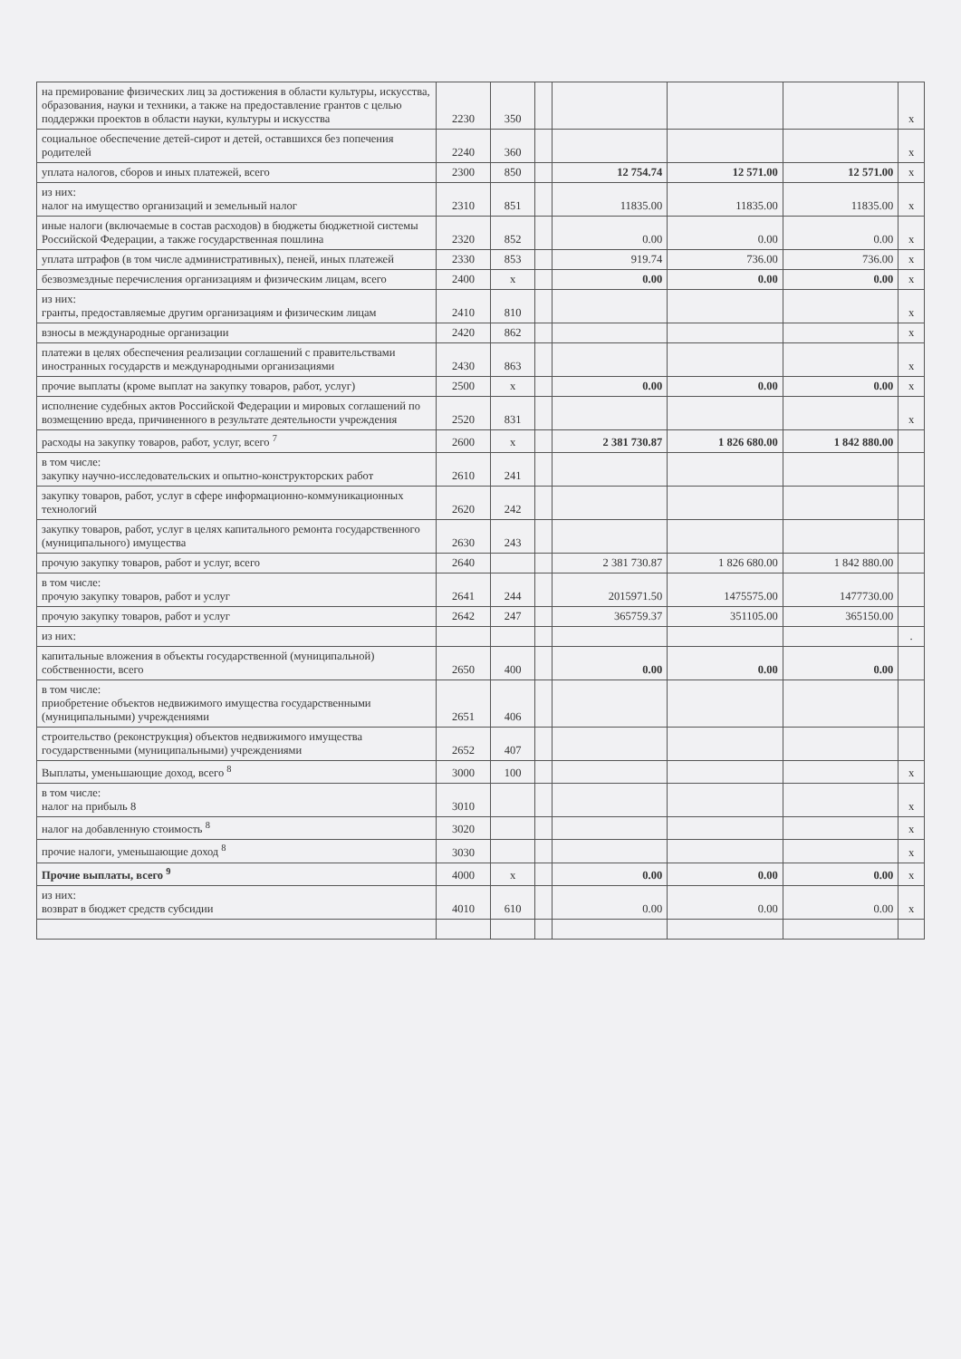| на премирование физических лиц за достижения в области культуры, искусства, образования, науки и техники, а также на предоставление грантов с целью поддержки проектов в области науки, культуры и искусства | 2230 | 350 | | | | | x |
| социальное обеспечение детей-сирот и детей, оставшихся без попечения родителей | 2240 | 360 | | | | | x |
| уплата налогов, сборов и иных платежей, всего | 2300 | 850 | | 12 754.74 | 12 571.00 | 12 571.00 | x |
| из них: налог на имущество организаций и земельный налог | 2310 | 851 | | 11835.00 | 11835.00 | 11835.00 | x |
| иные налоги (включаемые в состав расходов) в бюджеты бюджетной системы Российской Федерации, а также государственная пошлина | 2320 | 852 | | 0.00 | 0.00 | 0.00 | x |
| уплата штрафов (в том числе административных), пеней, иных платежей | 2330 | 853 | | 919.74 | 736.00 | 736.00 | x |
| безвозмездные перечисления организациям и физическим лицам, всего | 2400 | x | | 0.00 | 0.00 | 0.00 | x |
| из них: гранты, предоставляемые другим организациям и физическим лицам | 2410 | 810 | | | | | x |
| взносы в международные организации | 2420 | 862 | | | | | x |
| платежи в целях обеспечения реализации соглашений с правительствами иностранных государств и международными организациями | 2430 | 863 | | | | | x |
| прочие выплаты (кроме выплат на закупку товаров, работ, услуг) | 2500 | x | | 0.00 | 0.00 | 0.00 | x |
| исполнение судебных актов Российской Федерации и мировых соглашений по возмещению вреда, причиненного в результате деятельности учреждения | 2520 | 831 | | | | | x |
| расходы на закупку товаров, работ, услуг, всего <sup>7</sup> | 2600 | x | | 2 381 730.87 | 1 826 680.00 | 1 842 880.00 | |
| в том числе: закупку научно-исследовательских и опытно-конструкторских работ | 2610 | 241 | | | | | |
| закупку товаров, работ, услуг в сфере информационно-коммуникационных технологий | 2620 | 242 | | | | | |
| закупку товаров, работ, услуг в целях капитального ремонта государственного (муниципального) имущества | 2630 | 243 | | | | | |
| прочую закупку товаров, работ и услуг, всего | 2640 | | | 2 381 730.87 | 1 826 680.00 | 1 842 880.00 | |
| в том числе: прочую закупку товаров, работ и услуг | 2641 | 244 | | 2015971.50 | 1475575.00 | 1477730.00 | |
| прочую закупку товаров, работ и услуг | 2642 | 247 | | 365759.37 | 351105.00 | 365150.00 | |
| из них: | | | | | | | . |
| капитальные вложения в объекты государственной (муниципальной) собственности, всего | 2650 | 400 | | 0.00 | 0.00 | 0.00 | |
| в том числе: приобретение объектов недвижимого имущества государственными (муниципальными) учреждениями | 2651 | 406 | | | | | |
| строительство (реконструкция) объектов недвижимого имущества государственными (муниципальными) учреждениями | 2652 | 407 | | | | | |
| Выплаты, уменьшающие доход, всего <sup>8</sup> | 3000 | 100 | | | | | x |
| в том числе: налог на прибыль 8 | 3010 | | | | | | x |
| налог на добавленную стоимость <sup>8</sup> | 3020 | | | | | | x |
| прочие налоги, уменьшающие доход <sup>8</sup> | 3030 | | | | | | x |
| Прочие выплаты, всего <sup>9</sup> | 4000 | x | | 0.00 | 0.00 | 0.00 | x |
| из них: возврат в бюджет средств субсидии | 4010 | 610 | | 0.00 | 0.00 | 0.00 | x |